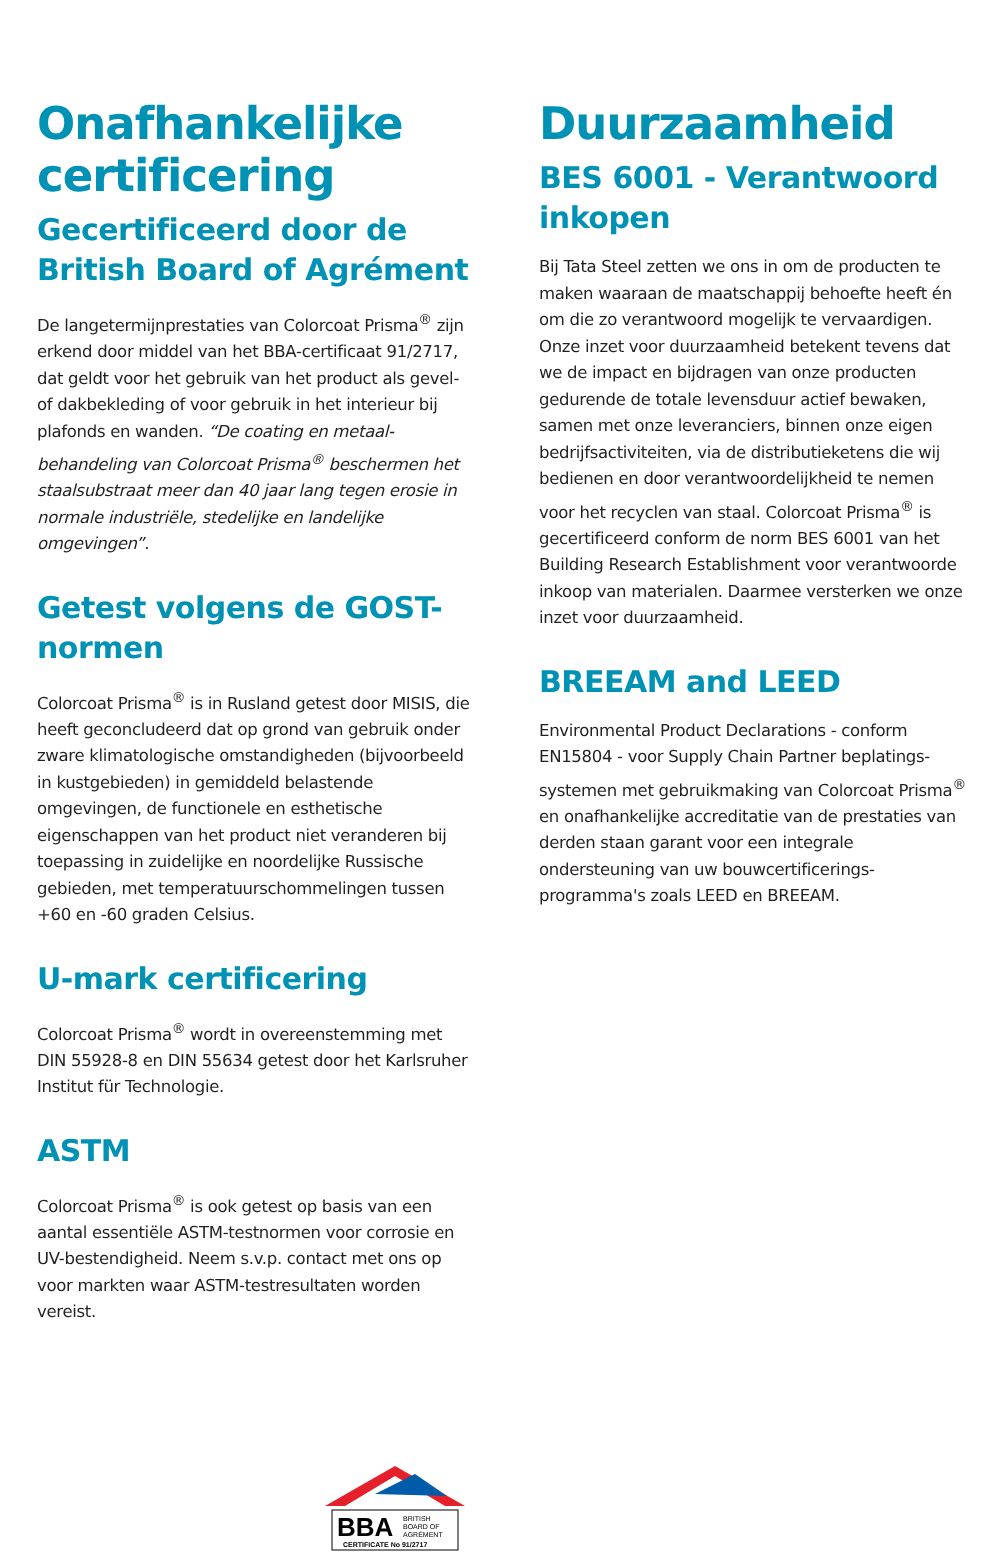Onafhankelijke certificering
Gecertificeerd door de British Board of Agrément
De langetermijnprestaties van Colorcoat Prisma<sup>®</sup> zijn erkend door middel van het BBA-certificaat 91/2717, dat geldt voor het gebruik van het product als gevel- of dakbekleding of voor gebruik in het interieur bij plafonds en wanden. “De coating en metaal-behandeling van Colorcoat Prisma<sup>®</sup> beschermen het staalsubstraat meer dan 40 jaar lang tegen erosie in normale industriële, stedelijke en landelijke omgevingen”.
Getest volgens de GOST-normen
Colorcoat Prisma<sup>®</sup> is in Rusland getest door MISIS, die heeft geconcludeerd dat op grond van gebruik onder zware klimatologische omstandigheden (bijvoorbeeld in kustgebieden) in gemiddeld belastende omgevingen, de functionele en esthetische eigenschappen van het product niet veranderen bij toepassing in zuidelijke en noordelijke Russische gebieden, met temperatuurschommelingen tussen +60 en -60 graden Celsius.
U-mark certificering
Colorcoat Prisma<sup>®</sup> wordt in overeenstemming met DIN 55928-8 en DIN 55634 getest door het Karlsruher Institut für Technologie.
ASTM
Colorcoat Prisma<sup>®</sup> is ook getest op basis van een aantal essentiële ASTM-testnormen voor corrosie en UV-bestendigheid. Neem s.v.p. contact met ons op voor markten waar ASTM-testresultaten worden vereist.
Duurzaamheid
BES 6001 - Verantwoord inkopen
Bij Tata Steel zetten we ons in om de producten te maken waaraan de maatschappij behoefte heeft én om die zo verantwoord mogelijk te vervaardigen. Onze inzet voor duurzaamheid betekent tevens dat we de impact en bijdragen van onze producten gedurende de totale levensduur actief bewaken, samen met onze leveranciers, binnen onze eigen bedrijfsactiviteiten, via de distributieketens die wij bedienen en door verantwoordelijkheid te nemen voor het recyclen van staal. Colorcoat Prisma<sup>®</sup> is gecertificeerd conform de norm BES 6001 van het Building Research Establishment voor verantwoorde inkoop van materialen. Daarmee versterken we onze inzet voor duurzaamheid.
BREEAM and LEED
Environmental Product Declarations - conform EN15804 - voor Supply Chain Partner beplatings-systemen met gebruikmaking van Colorcoat Prisma<sup>®</sup> en onafhankelijke accreditatie van de prestaties van derden staan garant voor een integrale ondersteuning van uw bouwcertificerings-programma's zoals LEED en BREEAM.
BBA
BRITISH
BOARD OF
AGRÉMENT
CERTIFICATE No 91/2717